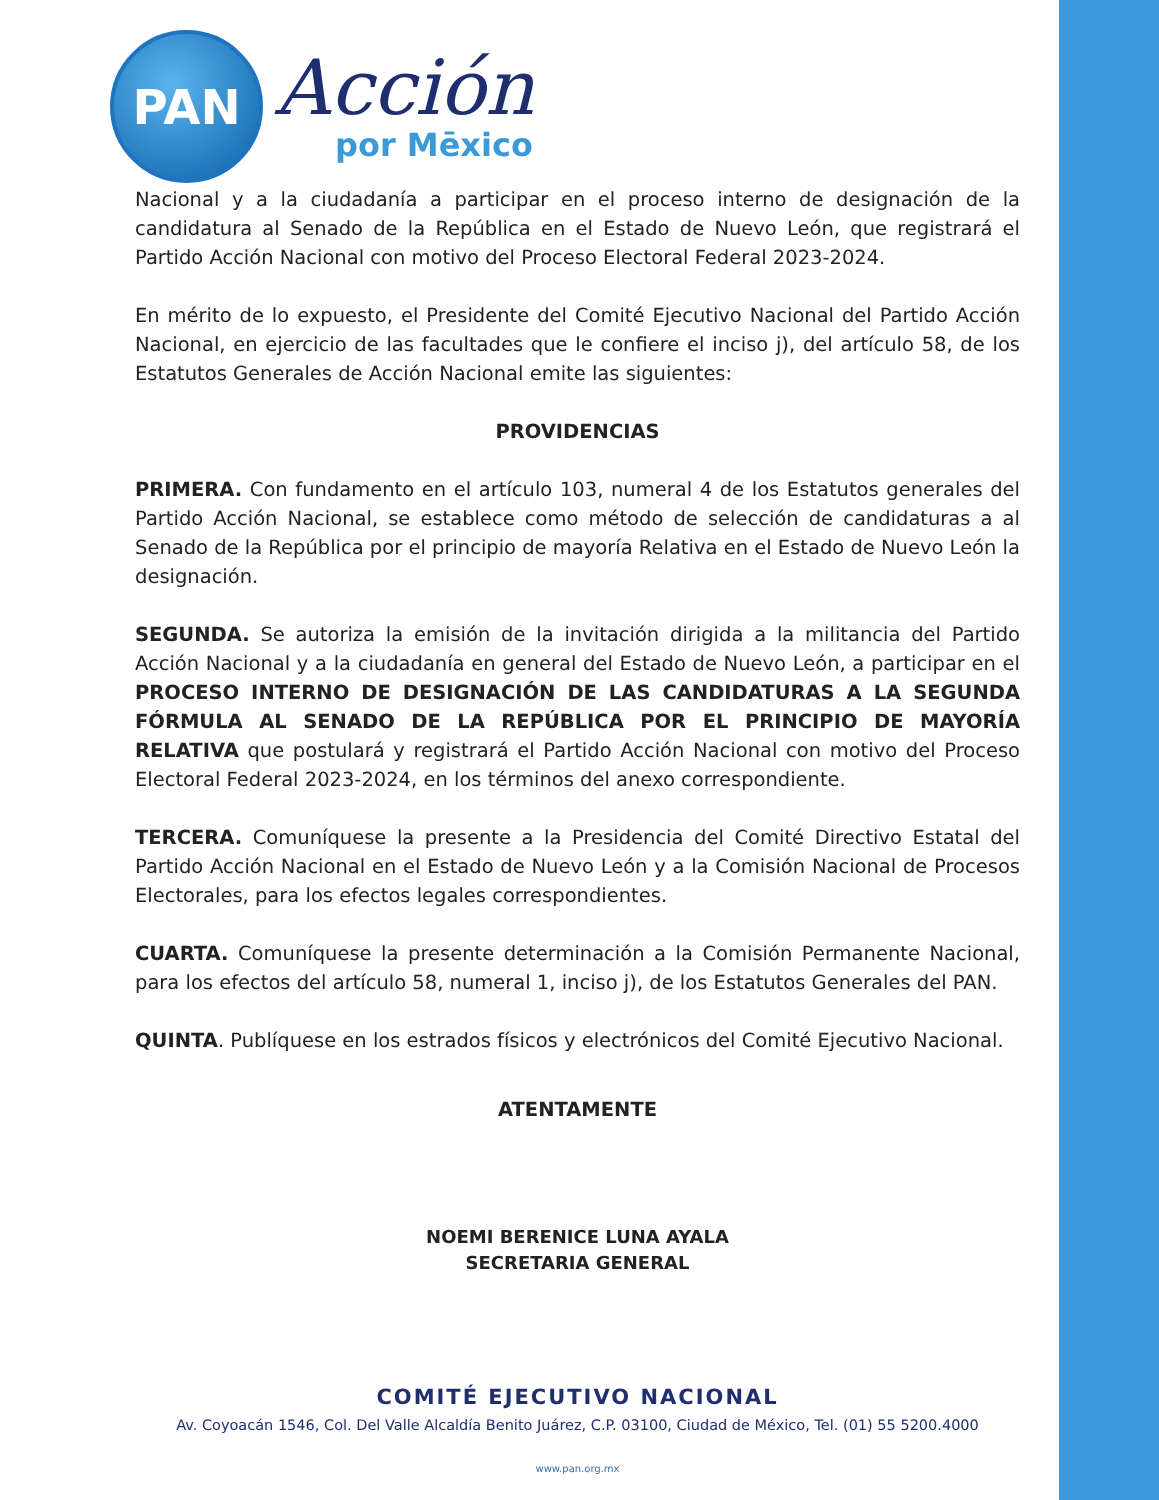PAN
Acción
por Mēxico
Nacional y a la ciudadanía a participar en el proceso interno de designación de la candidatura al Senado de la República en el Estado de Nuevo León, que registrará el Partido Acción Nacional con motivo del Proceso Electoral Federal 2023-2024.
En mérito de lo expuesto, el Presidente del Comité Ejecutivo Nacional del Partido Acción Nacional, en ejercicio de las facultades que le confiere el inciso j), del artículo 58, de los Estatutos Generales de Acción Nacional emite las siguientes:
PROVIDENCIAS
PRIMERA. Con fundamento en el artículo 103, numeral 4 de los Estatutos generales del Partido Acción Nacional, se establece como método de selección de candidaturas a al Senado de la República por el principio de mayoría Relativa en el Estado de Nuevo León la designación.
SEGUNDA. Se autoriza la emisión de la invitación dirigida a la militancia del Partido Acción Nacional y a la ciudadanía en general del Estado de Nuevo León, a participar en el PROCESO INTERNO DE DESIGNACIÓN DE LAS CANDIDATURAS A LA SEGUNDA FÓRMULA AL SENADO DE LA REPÚBLICA POR EL PRINCIPIO DE MAYORÍA RELATIVA que postulará y registrará el Partido Acción Nacional con motivo del Proceso Electoral Federal 2023-2024, en los términos del anexo correspondiente.
TERCERA. Comuníquese la presente a la Presidencia del Comité Directivo Estatal del Partido Acción Nacional en el Estado de Nuevo León y a la Comisión Nacional de Procesos Electorales, para los efectos legales correspondientes.
CUARTA. Comuníquese la presente determinación a la Comisión Permanente Nacional, para los efectos del artículo 58, numeral 1, inciso j), de los Estatutos Generales del PAN.
QUINTA. Publíquese en los estrados físicos y electrónicos del Comité Ejecutivo Nacional.
ATENTAMENTE
NOEMI BERENICE LUNA AYALA
SECRETARIA GENERAL
COMITÉ EJECUTIVO NACIONAL
Av. Coyoacán 1546, Col. Del Valle Alcaldía Benito Juárez, C.P. 03100, Ciudad de México, Tel. (01) 55 5200.4000
www.pan.org.mx